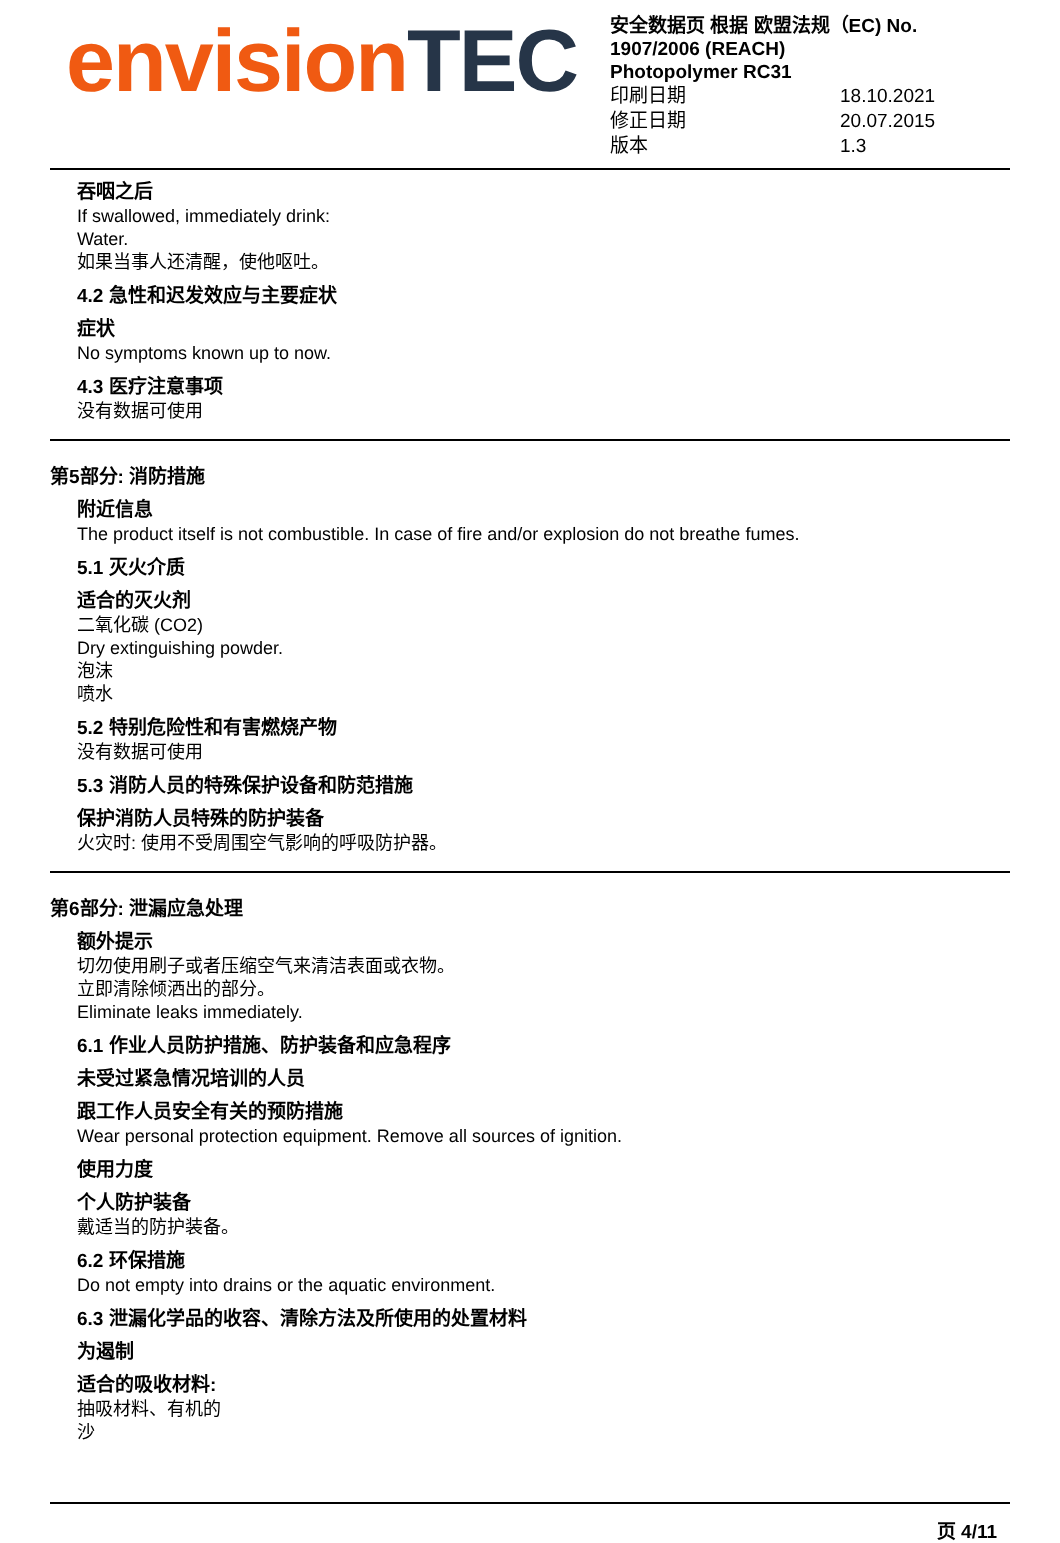envision TEC
安全数据页 根据 欧盟法规（EC) No. 1907/2006 (REACH)
Photopolymer RC31
印刷日期 18.10.2021
修正日期 20.07.2015
版本 1.3
吞咽之后
If swallowed, immediately drink:
Water.
如果当事人还清醒，使他呕吐。
4.2 急性和迟发效应与主要症状
症状
No symptoms known up to now.
4.3 医疗注意事项
没有数据可使用
第5部分: 消防措施
附近信息
The product itself is not combustible. In case of fire and/or explosion do not breathe fumes.
5.1 灭火介质
适合的灭火剂
二氧化碳 (CO2)
Dry extinguishing powder.
泡沫
喷水
5.2 特别危险性和有害燃烧产物
没有数据可使用
5.3 消防人员的特殊保护设备和防范措施
保护消防人员特殊的防护装备
火灾时: 使用不受周围空气影响的呼吸防护器。
第6部分: 泄漏应急处理
额外提示
切勿使用刷子或者压缩空气来清洁表面或衣物。
立即清除倾洒出的部分。
Eliminate leaks immediately.
6.1 作业人员防护措施、防护装备和应急程序
未受过紧急情况培训的人员
跟工作人员安全有关的预防措施
Wear personal protection equipment. Remove all sources of ignition.
使用力度
个人防护装备
戴适当的防护装备。
6.2 环保措施
Do not empty into drains or the aquatic environment.
6.3 泄漏化学品的收容、清除方法及所使用的处置材料
为遏制
适合的吸收材料:
抽吸材料、有机的
沙
页 4/11